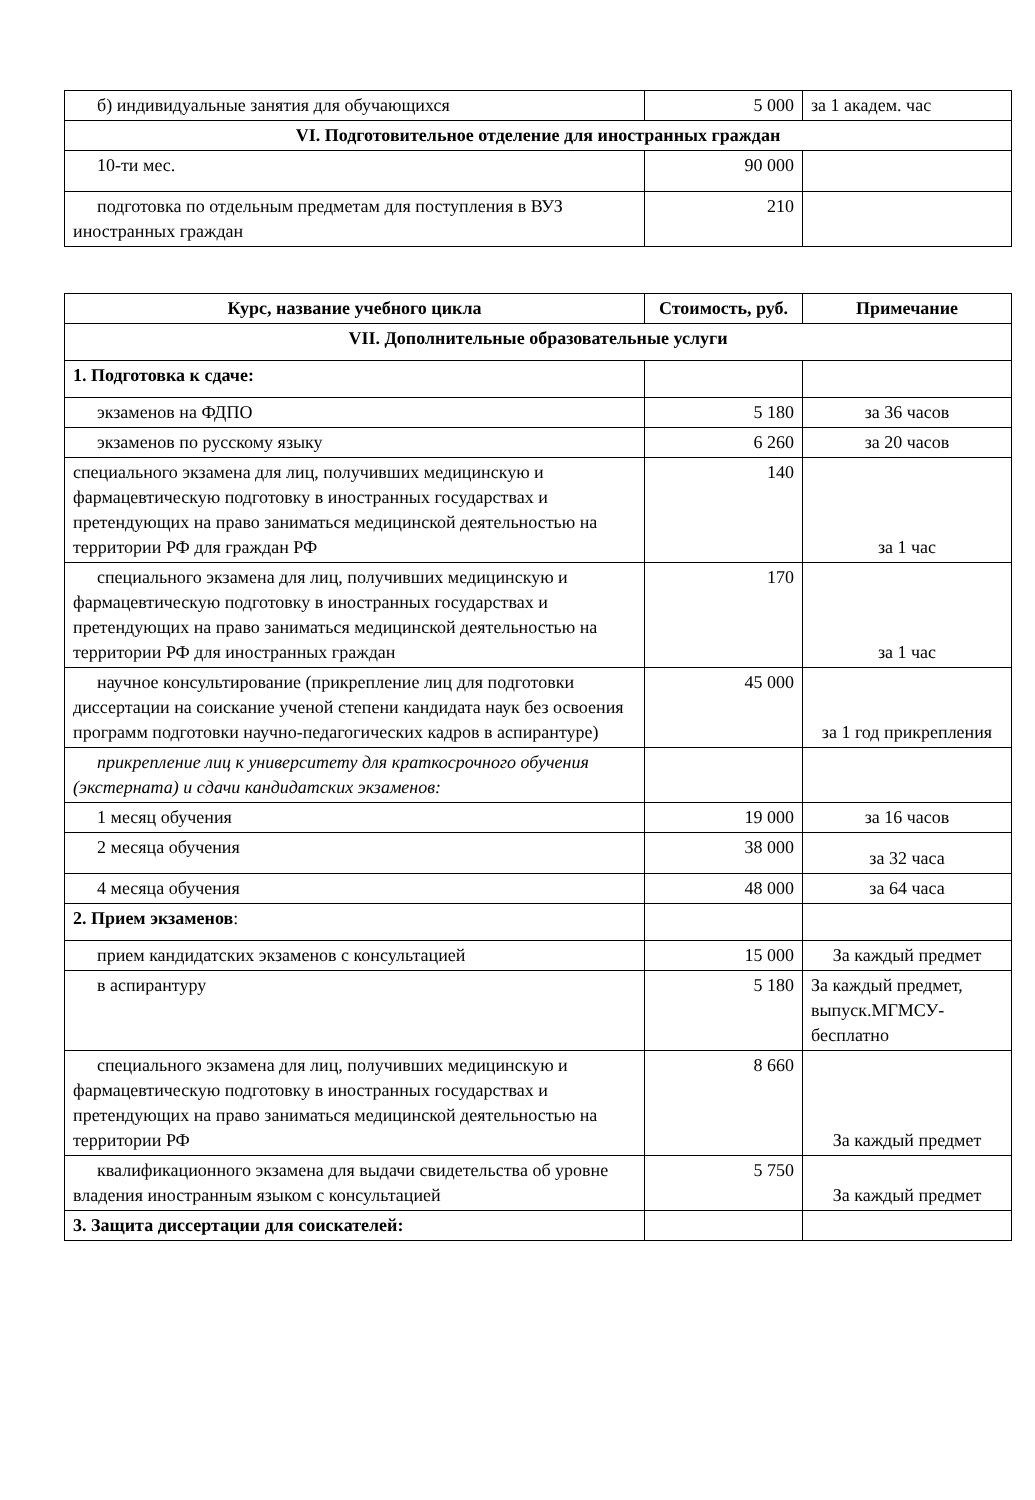| б) индивидуальные занятия для обучающихся | 5 000 | за 1 академ. час |
| VI. Подготовительное отделение для иностранных граждан | | |
| 10-ти мес. | 90 000 | |
| подготовка по отдельным предметам для поступления в ВУЗ иностранных граждан | 210 | |
| Курс, название учебного цикла | Стоимость, руб. | Примечание |
| --- | --- | --- |
| VII. Дополнительные образовательные услуги | | |
| 1. Подготовка к сдаче: | | |
| экзаменов на ФДПО | 5 180 | за 36 часов |
| экзаменов по русскому языку | 6 260 | за 20 часов |
| специального экзамена для лиц, получивших медицинскую и фармацевтическую подготовку в иностранных государствах и претендующих на право заниматься медицинской деятельностью на территории РФ для граждан РФ | 140 | за 1 час |
| специального экзамена для лиц, получивших медицинскую и фармацевтическую подготовку в иностранных государствах и претендующих на право заниматься медицинской деятельностью на территории РФ для иностранных граждан | 170 | за 1 час |
| научное консультирование (прикрепление лиц для подготовки диссертации на соискание ученой степени кандидата наук без освоения программ подготовки научно-педагогических кадров в аспирантуре) | 45 000 | за 1 год прикрепления |
| прикрепление лиц к университету для краткосрочного обучения (экстерната) и сдачи кандидатских экзаменов: | | |
| 1 месяц обучения | 19 000 | за 16 часов |
| 2 месяца обучения | 38 000 | за 32 часа |
| 4 месяца обучения | 48 000 | за 64 часа |
| 2. Прием экзаменов : | | |
| прием кандидатских экзаменов с консультацией | 15 000 | За каждый предмет |
| в аспирантуру | 5 180 | За каждый предмет, выпуск.МГМСУ-бесплатно |
| специального экзамена для лиц, получивших медицинскую и фармацевтическую подготовку в иностранных государствах и претендующих на право заниматься медицинской деятельностью на территории РФ | 8 660 | За каждый предмет |
| квалификационного экзамена для выдачи свидетельства об уровне владения иностранным языком с консультацией | 5 750 | За каждый предмет |
| 3. Защита диссертации для соискателей: | | |